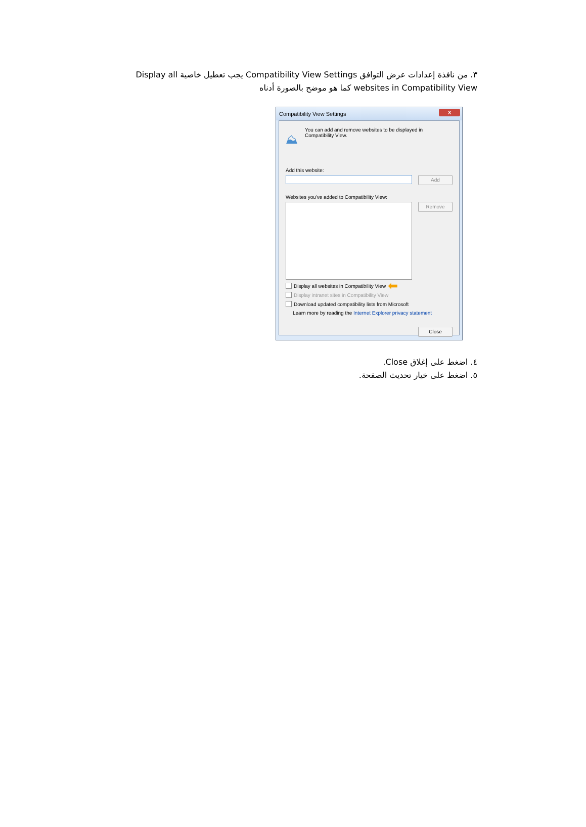٣. من نافذة إعدادات عرض التوافق Compatibility View Settings يجب تعطيل خاصية Display all websites in Compatibility View كما هو موضح بالصورة أدناه
Compatibility View Settings
X
⛰
You can add and remove websites to be displayed in
Compatibility View.
Add this website:
Add
Websites you've added to Compatibility View:
Remove
Display all websites in Compatibility View ⬅
Display intranet sites in Compatibility View
Download updated compatibility lists from Microsoft
Learn more by reading the Internet Explorer privacy statement
Close
٤. اضغط على إغلاق Close.
٥. اضغط على خيار تحديث الصفحة.